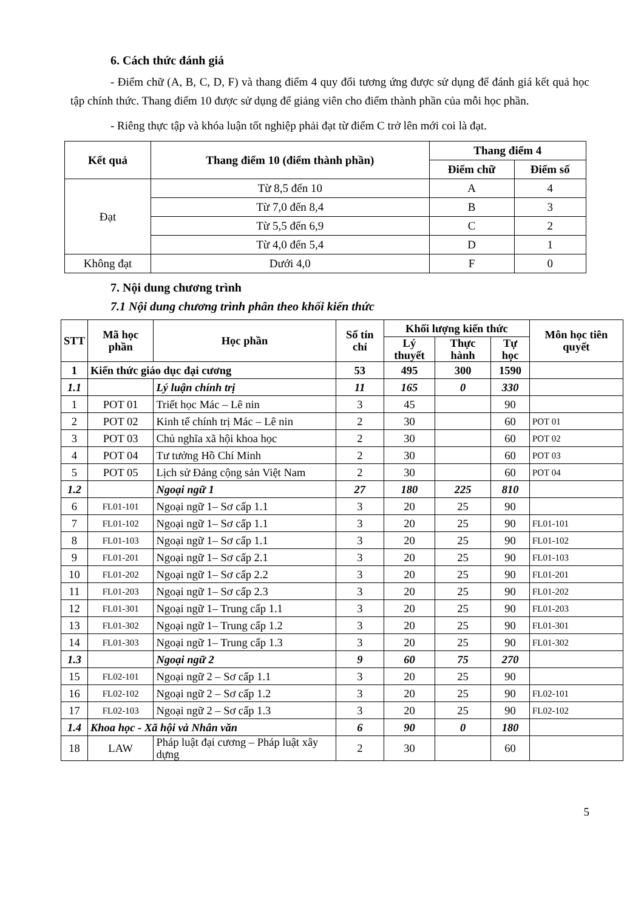6. Cách thức đánh giá
- Điểm chữ (A, B, C, D, F) và thang điểm 4 quy đổi tương ứng được sử dụng để đánh giá kết quả học tập chính thức. Thang điểm 10 được sử dụng để giảng viên cho điểm thành phần của mỗi học phần.
- Riêng thực tập và khóa luận tốt nghiệp phải đạt từ điểm C trở lên mới coi là đạt.
| Kết quả | Thang điểm 10 (điểm thành phần) | Thang điểm 4 | |
| --- | --- | --- | --- |
| | | Điểm chữ | Điểm số |
| Đạt | Từ 8,5 đến 10 | A | 4 |
| | Từ 7,0 đến 8,4 | B | 3 |
| | Từ 5,5 đến 6,9 | C | 2 |
| | Từ 4,0 đến 5,4 | D | 1 |
| Không đạt | Dưới 4,0 | F | 0 |
7. Nội dung chương trình
7.1 Nội dung chương trình phân theo khối kiến thức
| STT | Mã học phần | Học phần | Số tín chỉ | Khối lượng kiến thức | | | Môn học tiên quyết |
| --- | --- | --- | --- | --- | --- | --- | --- |
| | | | | Lý thuyết | Thực hành | Tự học | |
| 1 | Kiến thức giáo dục đại cương | | 53 | 495 | 300 | 1590 | |
| 1.1 | | Lý luận chính trị | 11 | 165 | 0 | 330 | |
| 1 | POT 01 | Triết học Mác – Lê nin | 3 | 45 | | 90 | |
| 2 | POT 02 | Kinh tế chính trị Mác – Lê nin | 2 | 30 | | 60 | POT 01 |
| 3 | POT 03 | Chủ nghĩa xã hội khoa học | 2 | 30 | | 60 | POT 02 |
| 4 | POT 04 | Tư tưởng Hồ Chí Minh | 2 | 30 | | 60 | POT 03 |
| 5 | POT 05 | Lịch sử Đảng cộng sản Việt Nam | 2 | 30 | | 60 | POT 04 |
| 1.2 | | Ngoại ngữ 1 | 27 | 180 | 225 | 810 | |
| 6 | FL01-101 | Ngoại ngữ 1– Sơ cấp 1.1 | 3 | 20 | 25 | 90 | |
| 7 | FL01-102 | Ngoại ngữ 1– Sơ cấp 1.1 | 3 | 20 | 25 | 90 | FL01-101 |
| 8 | FL01-103 | Ngoại ngữ 1– Sơ cấp 1.1 | 3 | 20 | 25 | 90 | FL01-102 |
| 9 | FL01-201 | Ngoại ngữ 1– Sơ cấp 2.1 | 3 | 20 | 25 | 90 | FL01-103 |
| 10 | FL01-202 | Ngoại ngữ 1– Sơ cấp 2.2 | 3 | 20 | 25 | 90 | FL01-201 |
| 11 | FL01-203 | Ngoại ngữ 1– Sơ cấp 2.3 | 3 | 20 | 25 | 90 | FL01-202 |
| 12 | FL01-301 | Ngoại ngữ 1– Trung cấp 1.1 | 3 | 20 | 25 | 90 | FL01-203 |
| 13 | FL01-302 | Ngoại ngữ 1– Trung cấp 1.2 | 3 | 20 | 25 | 90 | FL01-301 |
| 14 | FL01-303 | Ngoại ngữ 1– Trung cấp 1.3 | 3 | 20 | 25 | 90 | FL01-302 |
| 1.3 | | Ngoại ngữ 2 | 9 | 60 | 75 | 270 | |
| 15 | FL02-101 | Ngoại ngữ 2 – Sơ cấp 1.1 | 3 | 20 | 25 | 90 | |
| 16 | FL02-102 | Ngoại ngữ 2 – Sơ cấp 1.2 | 3 | 20 | 25 | 90 | FL02-101 |
| 17 | FL02-103 | Ngoại ngữ 2 – Sơ cấp 1.3 | 3 | 20 | 25 | 90 | FL02-102 |
| 1.4 | Khoa học - Xã hội và Nhân văn | | 6 | 90 | 0 | 180 | |
| 18 | LAW | Pháp luật đại cương – Pháp luật xây dựng | 2 | 30 | | 60 | |
5